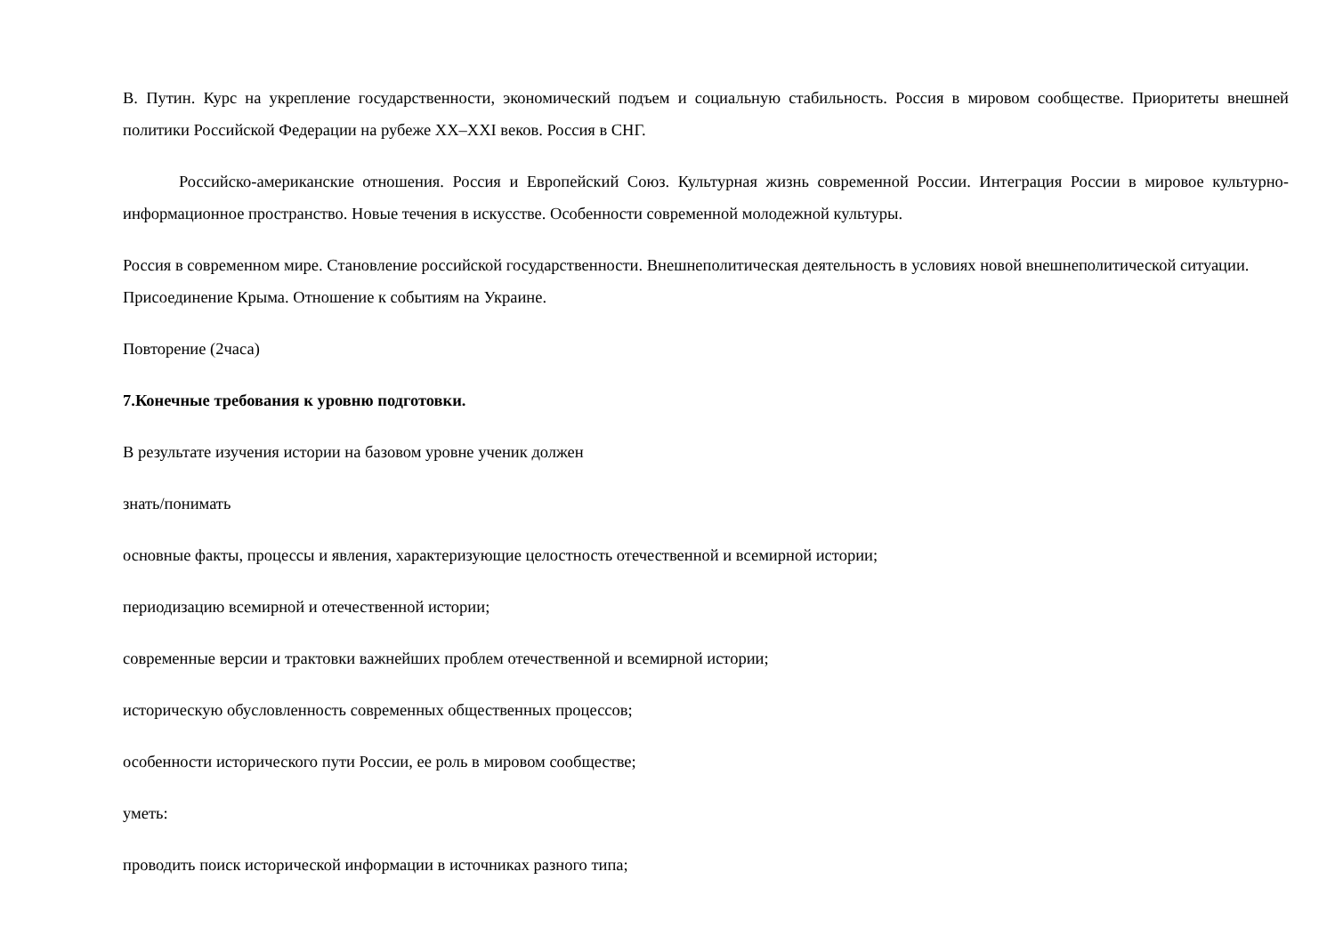В. Путин. Курс на укрепление государственности, экономический подъем и социальную стабильность. Россия в мировом сообществе. Приоритеты внешней политики Российской Федерации на рубеже XX–XXI веков. Россия в СНГ.
Российско-американские отношения. Россия и Европейский Союз. Культурная жизнь современной России. Интеграция России в мировое культурно-информационное пространство. Новые течения в искусстве. Особенности современной молодежной культуры.
Россия в современном мире. Становление российской государственности. Внешнеполитическая деятельность в условиях новой внешнеполитической ситуации. Присоединение Крыма. Отношение к событиям на Украине.
Повторение (2часа)
7.Конечные требования к уровню подготовки.
В результате изучения истории на базовом уровне ученик должен
знать/понимать
основные факты, процессы и явления, характеризующие целостность отечественной и всемирной истории;
периодизацию всемирной и отечественной истории;
современные версии и трактовки важнейших проблем отечественной и всемирной истории;
историческую обусловленность современных общественных процессов;
особенности исторического пути России, ее роль в мировом сообществе;
уметь:
проводить поиск исторической информации в источниках разного типа;